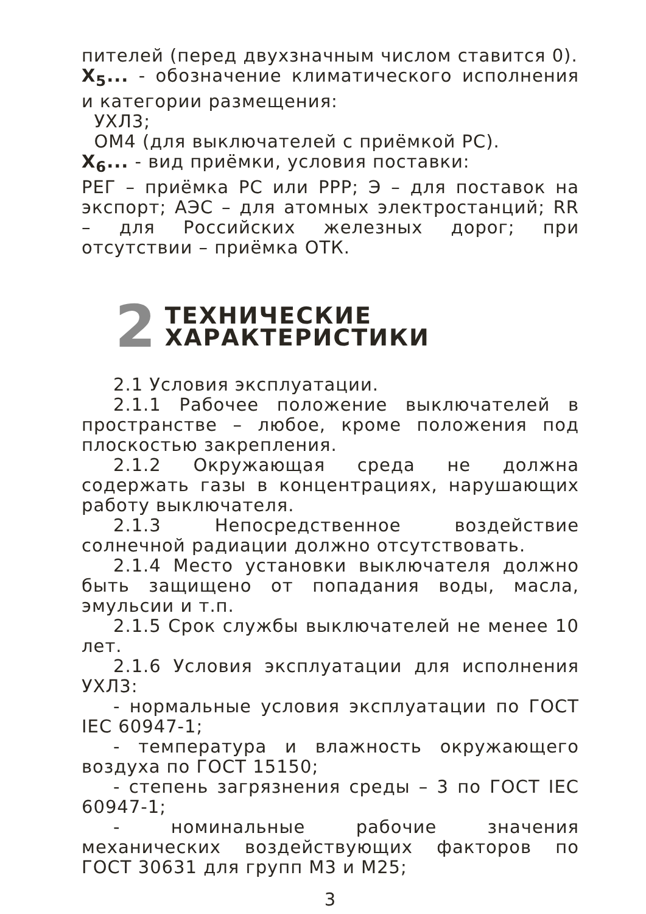пителей (перед двухзначным числом ставится 0).
X<sub>5</sub>... - обозначение климатического исполнения и категории размещения:
УХЛ3;
ОМ4 (для выключателей с приёмкой РС).
X<sub>6</sub>... - вид приёмки, условия поставки:
РЕГ – приёмка РС или РРР; Э – для поставок на экспорт; АЭС – для атомных электростанций; RR – для Российских железных дорог; при отсутствии – приёмка ОТК.
2
ТЕХНИЧЕСКИЕ
ХАРАКТЕРИСТИКИ
2.1 Условия эксплуатации.
2.1.1 Рабочее положение выключателей в пространстве – любое, кроме положения под плоскостью закрепления.
2.1.2 Окружающая среда не должна содержать газы в концентрациях, нарушающих работу выключателя.
2.1.3 Непосредственное воздействие солнечной радиации должно отсутствовать.
2.1.4 Место установки выключателя должно быть защищено от попадания воды, масла, эмульсии и т.п.
2.1.5 Срок службы выключателей не менее 10 лет.
2.1.6 Условия эксплуатации для исполнения УХЛ3:
- нормальные условия эксплуатации по ГОСТ IEC 60947-1;
- температура и влажность окружающего воздуха по ГОСТ 15150;
- степень загрязнения среды – 3 по ГОСТ IEC 60947-1;
- номинальные рабочие значения механических воздействующих факторов по ГОСТ 30631 для групп М3 и М25;
3